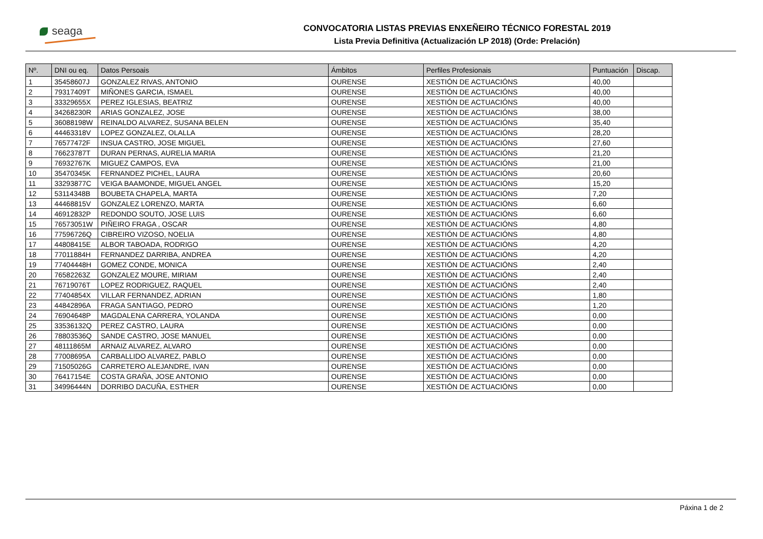seaga
CONVOCATORIA LISTAS PREVIAS ENXEÑEIRO TÉCNICO FORESTAL 2019
Lista Previa Definitiva (Actualización LP 2018) (Orde: Prelación)
| Nº. | DNI ou eq. | Datos Persoais | Ámbitos | Perfiles Profesionais | Puntuación | Discap. |
| --- | --- | --- | --- | --- | --- | --- |
| 1 | 35458607J | GONZALEZ RIVAS, ANTONIO | OURENSE | XESTIÓN DE ACTUACIÓNS | 40,00 | |
| 2 | 79317409T | MIÑONES GARCIA, ISMAEL | OURENSE | XESTIÓN DE ACTUACIÓNS | 40,00 | |
| 3 | 33329655X | PEREZ IGLESIAS, BEATRIZ | OURENSE | XESTIÓN DE ACTUACIÓNS | 40,00 | |
| 4 | 34268230R | ARIAS GONZALEZ, JOSE | OURENSE | XESTIÓN DE ACTUACIÓNS | 38,00 | |
| 5 | 36088198W | REINALDO ALVAREZ, SUSANA BELEN | OURENSE | XESTIÓN DE ACTUACIÓNS | 35,40 | |
| 6 | 44463318V | LOPEZ GONZALEZ, OLALLA | OURENSE | XESTIÓN DE ACTUACIÓNS | 28,20 | |
| 7 | 76577472F | INSUA CASTRO, JOSE MIGUEL | OURENSE | XESTIÓN DE ACTUACIÓNS | 27,60 | |
| 8 | 76623787T | DURAN PERNAS, AURELIA MARIA | OURENSE | XESTIÓN DE ACTUACIÓNS | 21,20 | |
| 9 | 76932767K | MIGUEZ CAMPOS, EVA | OURENSE | XESTIÓN DE ACTUACIÓNS | 21,00 | |
| 10 | 35470345K | FERNANDEZ PICHEL, LAURA | OURENSE | XESTIÓN DE ACTUACIÓNS | 20,60 | |
| 11 | 33293877C | VEIGA BAAMONDE, MIGUEL ANGEL | OURENSE | XESTIÓN DE ACTUACIÓNS | 15,20 | |
| 12 | 53114348B | BOUBETA CHAPELA, MARTA | OURENSE | XESTIÓN DE ACTUACIÓNS | 7,20 | |
| 13 | 44468815V | GONZALEZ LORENZO, MARTA | OURENSE | XESTIÓN DE ACTUACIÓNS | 6,60 | |
| 14 | 46912832P | REDONDO SOUTO, JOSE LUIS | OURENSE | XESTIÓN DE ACTUACIÓNS | 6,60 | |
| 15 | 76573051W | PIÑEIRO FRAGA , OSCAR | OURENSE | XESTIÓN DE ACTUACIÓNS | 4,80 | |
| 16 | 77596726Q | CIBREIRO VIZOSO, NOELIA | OURENSE | XESTIÓN DE ACTUACIÓNS | 4,80 | |
| 17 | 44808415E | ALBOR TABOADA, RODRIGO | OURENSE | XESTIÓN DE ACTUACIÓNS | 4,20 | |
| 18 | 77011884H | FERNANDEZ DARRIBA, ANDREA | OURENSE | XESTIÓN DE ACTUACIÓNS | 4,20 | |
| 19 | 77404448H | GOMEZ CONDE, MONICA | OURENSE | XESTIÓN DE ACTUACIÓNS | 2,40 | |
| 20 | 76582263Z | GONZALEZ MOURE, MIRIAM | OURENSE | XESTIÓN DE ACTUACIÓNS | 2,40 | |
| 21 | 76719076T | LOPEZ RODRIGUEZ, RAQUEL | OURENSE | XESTIÓN DE ACTUACIÓNS | 2,40 | |
| 22 | 77404854X | VILLAR FERNANDEZ, ADRIAN | OURENSE | XESTIÓN DE ACTUACIÓNS | 1,80 | |
| 23 | 44842896A | FRAGA SANTIAGO, PEDRO | OURENSE | XESTIÓN DE ACTUACIÓNS | 1,20 | |
| 24 | 76904648P | MAGDALENA CARRERA, YOLANDA | OURENSE | XESTIÓN DE ACTUACIÓNS | 0,00 | |
| 25 | 33536132Q | PEREZ CASTRO, LAURA | OURENSE | XESTIÓN DE ACTUACIÓNS | 0,00 | |
| 26 | 78803536Q | SANDE CASTRO, JOSE MANUEL | OURENSE | XESTIÓN DE ACTUACIÓNS | 0,00 | |
| 27 | 48111865M | ARNAIZ ALVAREZ, ALVARO | OURENSE | XESTIÓN DE ACTUACIÓNS | 0,00 | |
| 28 | 77008695A | CARBALLIDO ALVAREZ, PABLO | OURENSE | XESTIÓN DE ACTUACIÓNS | 0,00 | |
| 29 | 71505026G | CARRETERO ALEJANDRE, IVAN | OURENSE | XESTIÓN DE ACTUACIÓNS | 0,00 | |
| 30 | 76417154E | COSTA GRAÑA, JOSE ANTONIO | OURENSE | XESTIÓN DE ACTUACIÓNS | 0,00 | |
| 31 | 34996444N | DORRIBO DACUÑA, ESTHER | OURENSE | XESTIÓN DE ACTUACIÓNS | 0,00 | |
Páxina 1 de 2